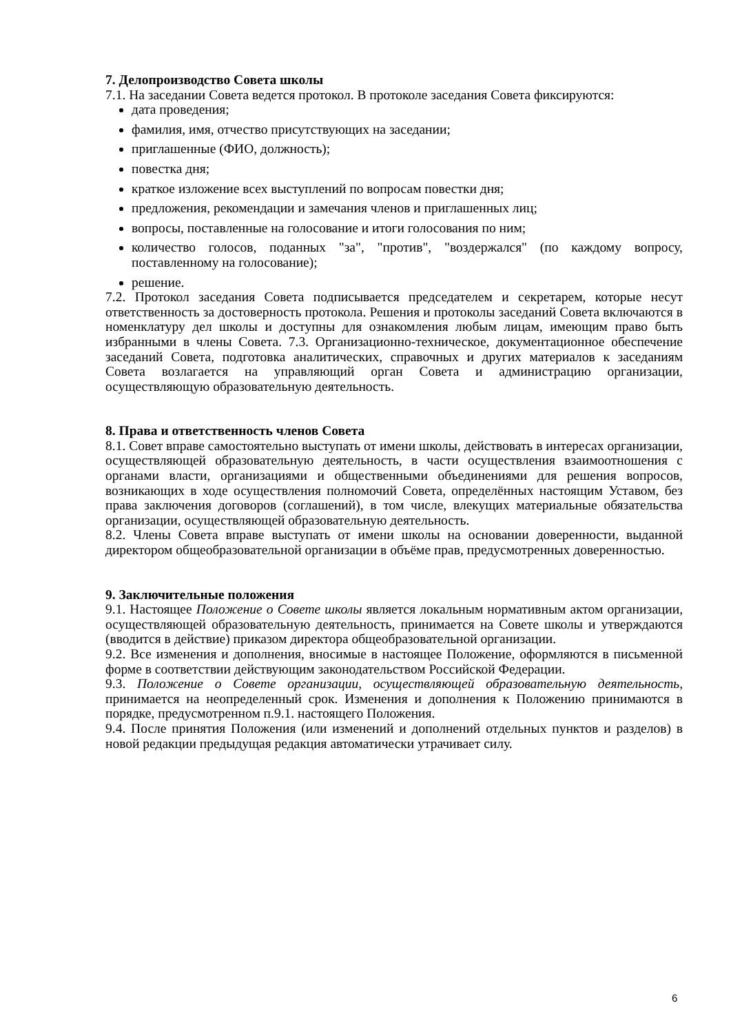7. Делопроизводство Совета школы
7.1. На заседании Совета ведется протокол. В протоколе заседания Совета фиксируются:
дата проведения;
фамилия, имя, отчество присутствующих на заседании;
приглашенные (ФИО, должность);
повестка дня;
краткое изложение всех выступлений по вопросам повестки дня;
предложения, рекомендации и замечания членов и приглашенных лиц;
вопросы, поставленные на голосование и итоги голосования по ним;
количество голосов, поданных "за", "против", "воздержался" (по каждому вопросу, поставленному на голосование);
решение.
7.2. Протокол заседания Совета подписывается председателем и секретарем, которые несут ответственность за достоверность протокола. Решения и протоколы заседаний Совета включаются в номенклатуру дел школы и доступны для ознакомления любым лицам, имеющим право быть избранными в члены Совета. 7.3. Организационно-техническое, документационное обеспечение заседаний Совета, подготовка аналитических, справочных и других материалов к заседаниям Совета возлагается на управляющий орган Совета и администрацию организации, осуществляющую образовательную деятельность.
8. Права и ответственность членов Совета
8.1. Совет вправе самостоятельно выступать от имени школы, действовать в интересах организации, осуществляющей образовательную деятельность, в части осуществления взаимоотношения с органами власти, организациями и общественными объединениями для решения вопросов, возникающих в ходе осуществления полномочий Совета, определённых настоящим Уставом, без права заключения договоров (соглашений), в том числе, влекущих материальные обязательства организации, осуществляющей образовательную деятельность.
8.2. Члены Совета вправе выступать от имени школы на основании доверенности, выданной директором общеобразовательной организации в объёме прав, предусмотренных доверенностью.
9. Заключительные положения
9.1. Настоящее Положение о Совете школы является локальным нормативным актом организации, осуществляющей образовательную деятельность, принимается на Совете школы и утверждаются (вводится в действие) приказом директора общеобразовательной организации.
9.2. Все изменения и дополнения, вносимые в настоящее Положение, оформляются в письменной форме в соответствии действующим законодательством Российской Федерации.
9.3. Положение о Совете организации, осуществляющей образовательную деятельность, принимается на неопределенный срок. Изменения и дополнения к Положению принимаются в порядке, предусмотренном п.9.1. настоящего Положения.
9.4. После принятия Положения (или изменений и дополнений отдельных пунктов и разделов) в новой редакции предыдущая редакция автоматически утрачивает силу.
6